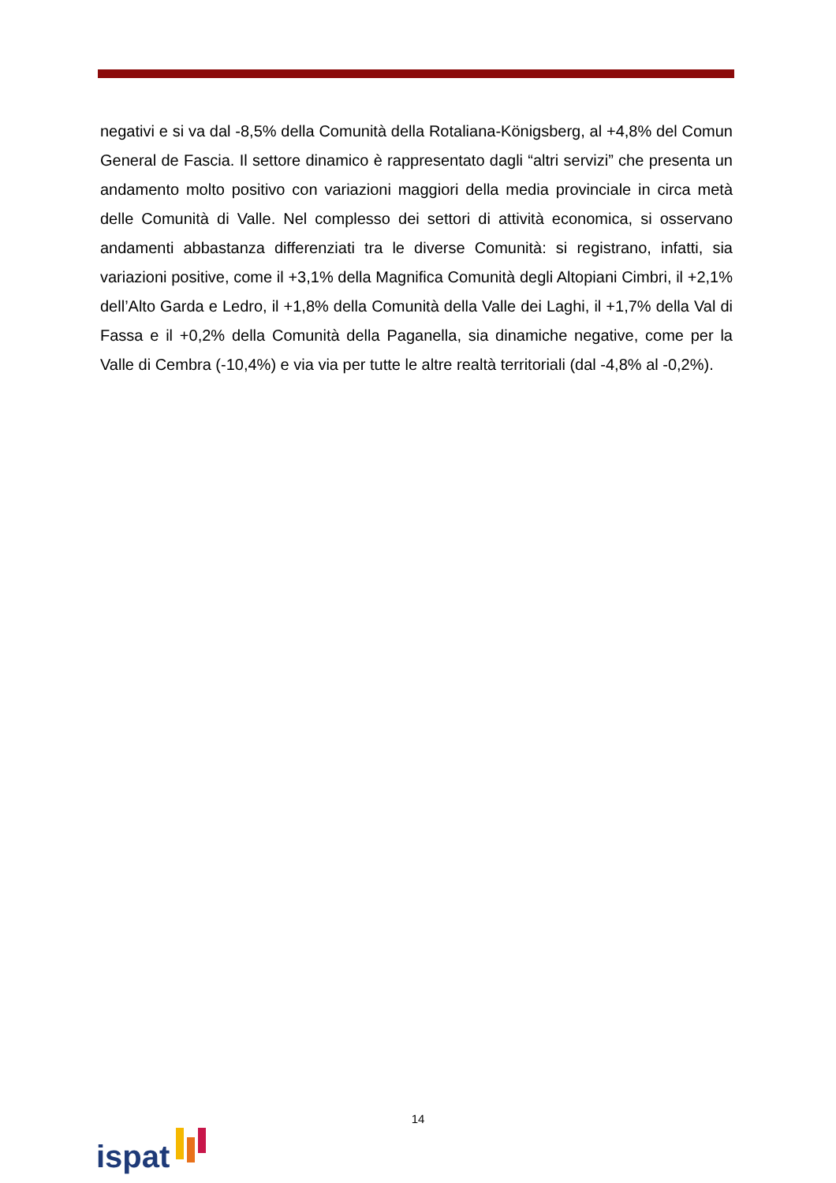negativi e si va dal -8,5% della Comunità della Rotaliana-Königsberg, al +4,8% del Comun General de Fascia. Il settore dinamico è rappresentato dagli “altri servizi” che presenta un andamento molto positivo con variazioni maggiori della media provinciale in circa metà delle Comunità di Valle. Nel complesso dei settori di attività economica, si osservano andamenti abbastanza differenziati tra le diverse Comunità: si registrano, infatti, sia variazioni positive, come il +3,1% della Magnifica Comunità degli Altopiani Cimbri, il +2,1% dell’Alto Garda e Ledro, il +1,8% della Comunità della Valle dei Laghi, il +1,7% della Val di Fassa e il +0,2% della Comunità della Paganella, sia dinamiche negative, come per la Valle di Cembra (-10,4%) e via via per tutte le altre realtà territoriali (dal -4,8% al -0,2%).
14
ispat